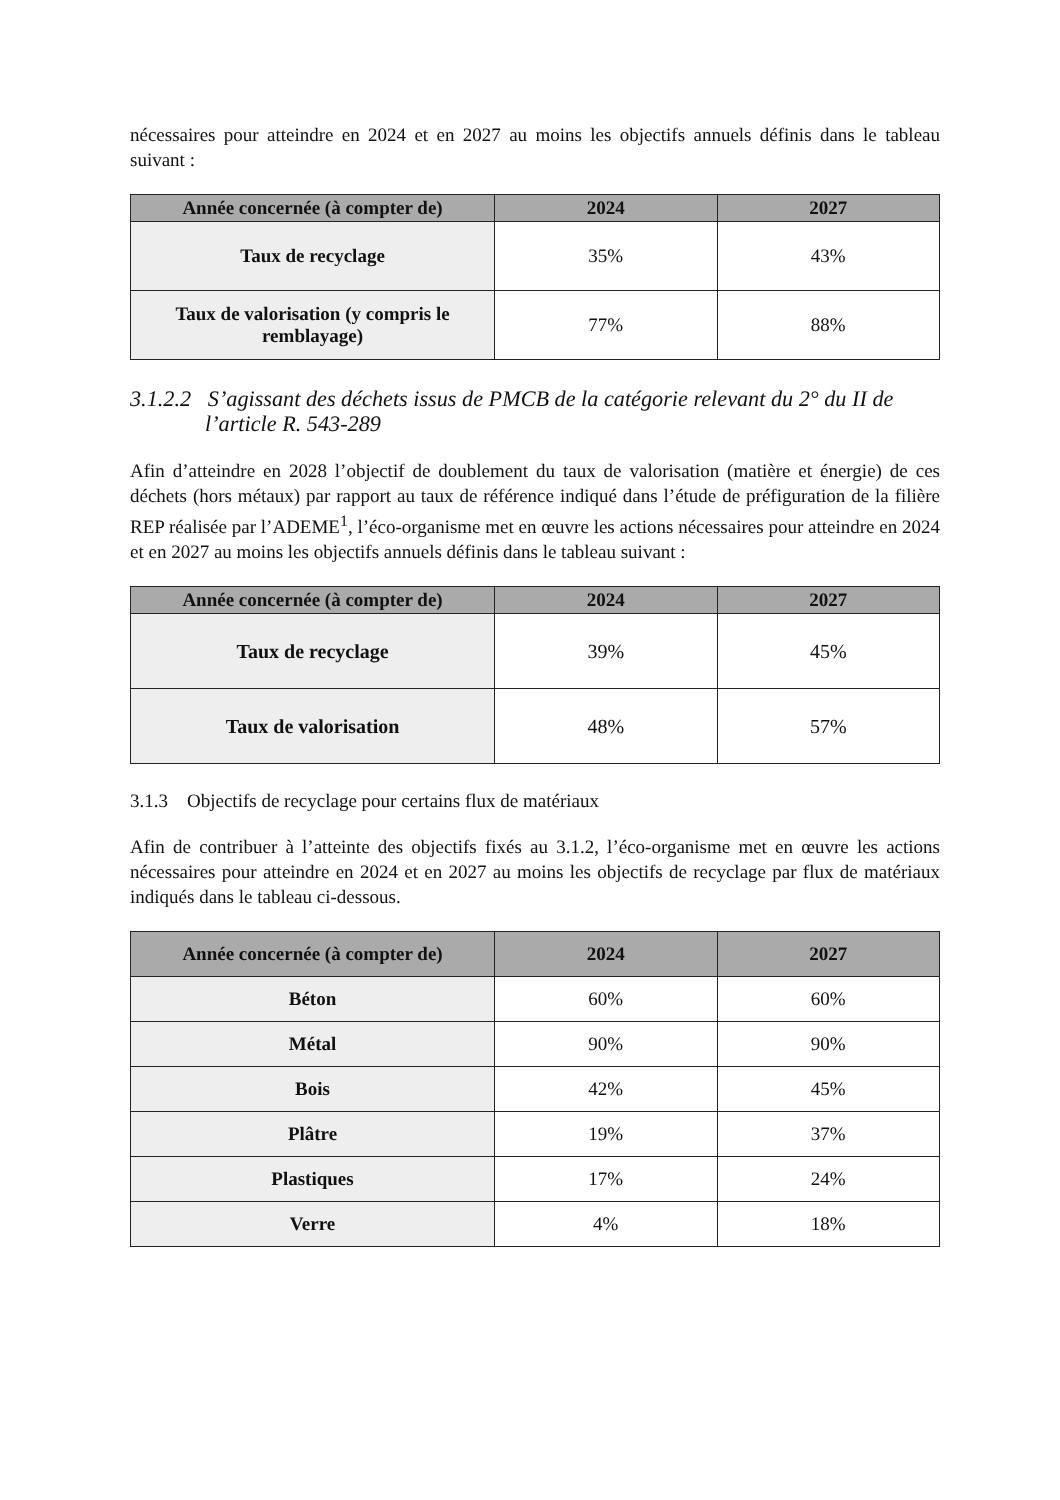nécessaires pour atteindre en 2024 et en 2027 au moins les objectifs annuels définis dans le tableau suivant :
| Année concernée (à compter de) | 2024 | 2027 |
| --- | --- | --- |
| Taux de recyclage | 35% | 43% |
| Taux de valorisation (y compris le remblayage) | 77% | 88% |
3.1.2.2 S’agissant des déchets issus de PMCB de la catégorie relevant du 2° du II de l’article R. 543-289
Afin d’atteindre en 2028 l’objectif de doublement du taux de valorisation (matière et énergie) de ces déchets (hors métaux) par rapport au taux de référence indiqué dans l’étude de préfiguration de la filière REP réalisée par l’ADEME<sup>1</sup>, l’éco-organisme met en œuvre les actions nécessaires pour atteindre en 2024 et en 2027 au moins les objectifs annuels définis dans le tableau suivant :
| Année concernée (à compter de) | 2024 | 2027 |
| --- | --- | --- |
| Taux de recyclage | 39% | 45% |
| Taux de valorisation | 48% | 57% |
3.1.3 Objectifs de recyclage pour certains flux de matériaux
Afin de contribuer à l’atteinte des objectifs fixés au 3.1.2, l’éco-organisme met en œuvre les actions nécessaires pour atteindre en 2024 et en 2027 au moins les objectifs de recyclage par flux de matériaux indiqués dans le tableau ci-dessous.
| Année concernée (à compter de) | 2024 | 2027 |
| --- | --- | --- |
| Béton | 60% | 60% |
| Métal | 90% | 90% |
| Bois | 42% | 45% |
| Plâtre | 19% | 37% |
| Plastiques | 17% | 24% |
| Verre | 4% | 18% |